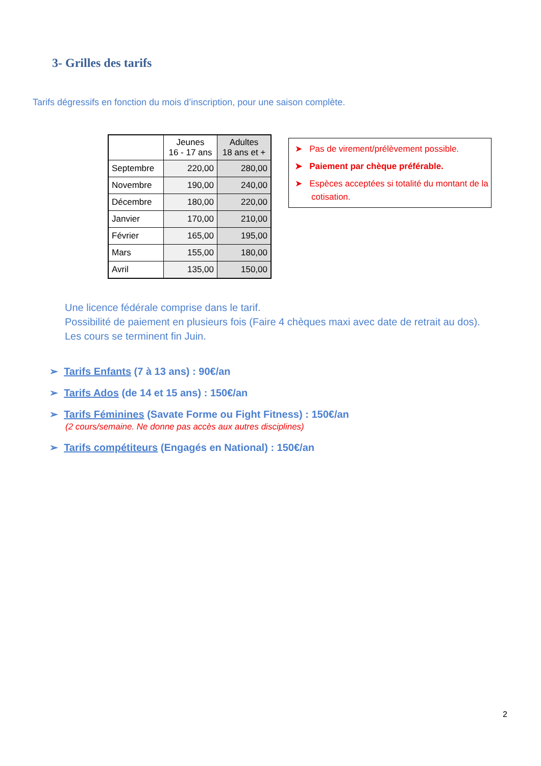3- Grilles des tarifs
Tarifs dégressifs en fonction du mois d’inscription, pour une saison complète.
| | Jeunes 16 - 17 ans | Adultes 18 ans et + |
| --- | --- | --- |
| Septembre | 220,00 | 280,00 |
| Novembre | 190,00 | 240,00 |
| Décembre | 180,00 | 220,00 |
| Janvier | 170,00 | 210,00 |
| Février | 165,00 | 195,00 |
| Mars | 155,00 | 180,00 |
| Avril | 135,00 | 150,00 |
➤ Pas de virement/prélèvement possible.
➤ Paiement par chèque préférable.
➤ Espèces acceptées si totalité du montant de la cotisation.
Une licence fédérale comprise dans le tarif.
Possibilité de paiement en plusieurs fois (Faire 4 chèques maxi avec date de retrait au dos).
Les cours se terminent fin Juin.
➢ Tarifs Enfants (7 à 13 ans) : 90€/an
➢ Tarifs Ados (de 14 et 15 ans) : 150€/an
➢ Tarifs Féminines (Savate Forme ou Fight Fitness) : 150€/an
(2 cours/semaine. Ne donne pas accès aux autres disciplines)
➢ Tarifs compétiteurs (Engagés en National) : 150€/an
2